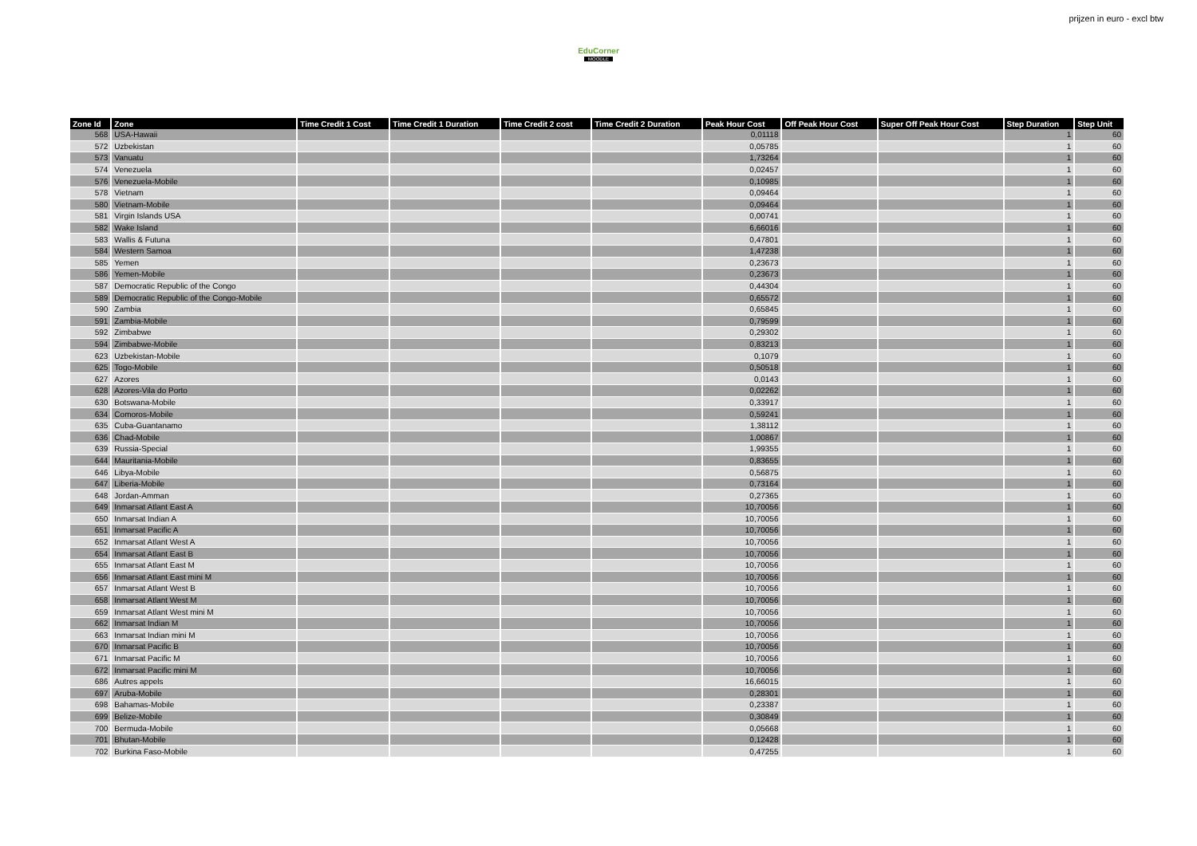EduCorner
MOODLE
prijzen in euro - excl btw
| Zone Id | Zone | Time Credit 1 Cost | Time Credit 1 Duration | Time Credit 2 cost | Time Credit 2 Duration | Peak Hour Cost | Off Peak Hour Cost | Super Off Peak Hour Cost | Step Duration | Step Unit |
| --- | --- | --- | --- | --- | --- | --- | --- | --- | --- | --- |
| 568 | USA-Hawaii | | | | | 0,01118 | | | 1 | 60 |
| 572 | Uzbekistan | | | | | 0,05785 | | | 1 | 60 |
| 573 | Vanuatu | | | | | 1,73264 | | | 1 | 60 |
| 574 | Venezuela | | | | | 0,02457 | | | 1 | 60 |
| 576 | Venezuela-Mobile | | | | | 0,10985 | | | 1 | 60 |
| 578 | Vietnam | | | | | 0,09464 | | | 1 | 60 |
| 580 | Vietnam-Mobile | | | | | 0,09464 | | | 1 | 60 |
| 581 | Virgin Islands USA | | | | | 0,00741 | | | 1 | 60 |
| 582 | Wake Island | | | | | 6,66016 | | | 1 | 60 |
| 583 | Wallis & Futuna | | | | | 0,47801 | | | 1 | 60 |
| 584 | Western Samoa | | | | | 1,47238 | | | 1 | 60 |
| 585 | Yemen | | | | | 0,23673 | | | 1 | 60 |
| 586 | Yemen-Mobile | | | | | 0,23673 | | | 1 | 60 |
| 587 | Democratic Republic of the Congo | | | | | 0,44304 | | | 1 | 60 |
| 589 | Democratic Republic of the Congo-Mobile | | | | | 0,65572 | | | 1 | 60 |
| 590 | Zambia | | | | | 0,65845 | | | 1 | 60 |
| 591 | Zambia-Mobile | | | | | 0,79599 | | | 1 | 60 |
| 592 | Zimbabwe | | | | | 0,29302 | | | 1 | 60 |
| 594 | Zimbabwe-Mobile | | | | | 0,83213 | | | 1 | 60 |
| 623 | Uzbekistan-Mobile | | | | | 0,1079 | | | 1 | 60 |
| 625 | Togo-Mobile | | | | | 0,50518 | | | 1 | 60 |
| 627 | Azores | | | | | 0,0143 | | | 1 | 60 |
| 628 | Azores-Vila do Porto | | | | | 0,02262 | | | 1 | 60 |
| 630 | Botswana-Mobile | | | | | 0,33917 | | | 1 | 60 |
| 634 | Comoros-Mobile | | | | | 0,59241 | | | 1 | 60 |
| 635 | Cuba-Guantanamo | | | | | 1,38112 | | | 1 | 60 |
| 636 | Chad-Mobile | | | | | 1,00867 | | | 1 | 60 |
| 639 | Russia-Special | | | | | 1,99355 | | | 1 | 60 |
| 644 | Mauritania-Mobile | | | | | 0,83655 | | | 1 | 60 |
| 646 | Libya-Mobile | | | | | 0,56875 | | | 1 | 60 |
| 647 | Liberia-Mobile | | | | | 0,73164 | | | 1 | 60 |
| 648 | Jordan-Amman | | | | | 0,27365 | | | 1 | 60 |
| 649 | Inmarsat Atlant East A | | | | | 10,70056 | | | 1 | 60 |
| 650 | Inmarsat Indian A | | | | | 10,70056 | | | 1 | 60 |
| 651 | Inmarsat Pacific A | | | | | 10,70056 | | | 1 | 60 |
| 652 | Inmarsat Atlant West A | | | | | 10,70056 | | | 1 | 60 |
| 654 | Inmarsat Atlant East B | | | | | 10,70056 | | | 1 | 60 |
| 655 | Inmarsat Atlant East M | | | | | 10,70056 | | | 1 | 60 |
| 656 | Inmarsat Atlant East mini M | | | | | 10,70056 | | | 1 | 60 |
| 657 | Inmarsat Atlant West B | | | | | 10,70056 | | | 1 | 60 |
| 658 | Inmarsat Atlant West M | | | | | 10,70056 | | | 1 | 60 |
| 659 | Inmarsat Atlant West mini M | | | | | 10,70056 | | | 1 | 60 |
| 662 | Inmarsat Indian M | | | | | 10,70056 | | | 1 | 60 |
| 663 | Inmarsat Indian mini M | | | | | 10,70056 | | | 1 | 60 |
| 670 | Inmarsat Pacific B | | | | | 10,70056 | | | 1 | 60 |
| 671 | Inmarsat Pacific M | | | | | 10,70056 | | | 1 | 60 |
| 672 | Inmarsat Pacific mini M | | | | | 10,70056 | | | 1 | 60 |
| 686 | Autres appels | | | | | 16,66015 | | | 1 | 60 |
| 697 | Aruba-Mobile | | | | | 0,28301 | | | 1 | 60 |
| 698 | Bahamas-Mobile | | | | | 0,23387 | | | 1 | 60 |
| 699 | Belize-Mobile | | | | | 0,30849 | | | 1 | 60 |
| 700 | Bermuda-Mobile | | | | | 0,05668 | | | 1 | 60 |
| 701 | Bhutan-Mobile | | | | | 0,12428 | | | 1 | 60 |
| 702 | Burkina Faso-Mobile | | | | | 0,47255 | | | 1 | 60 |